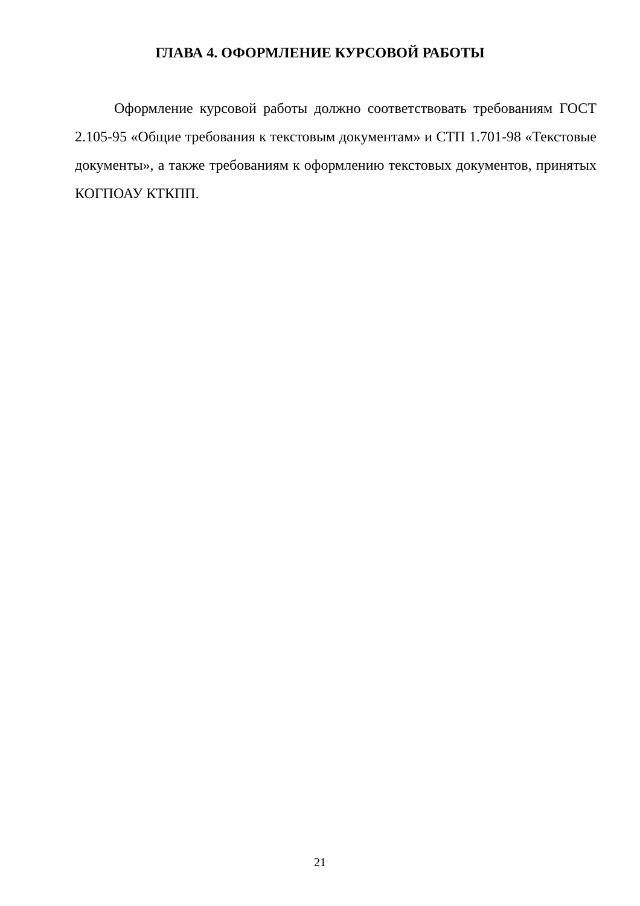ГЛАВА 4. ОФОРМЛЕНИЕ КУРСОВОЙ РАБОТЫ
Оформление курсовой работы должно соответствовать требованиям ГОСТ 2.105-95 «Общие требования к текстовым документам» и СТП 1.701-98 «Текстовые документы», а также требованиям к оформлению текстовых документов, принятых КОГПОАУ КТКПП.
21